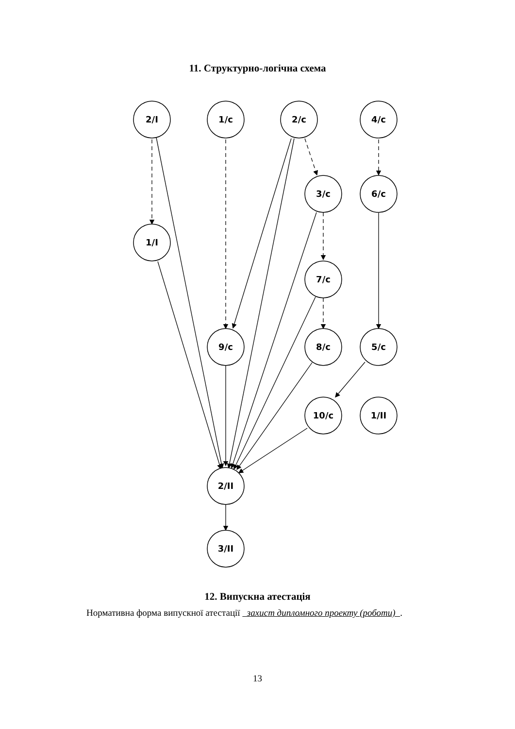11. Структурно-логічна схема
2/I
1/c
2/c
4/c
3/c
6/c
1/I
7/c
9/c
8/c
5/c
10/c
1/II
2/II
3/II
12. Випускна атестація
Нормативна форма випускної атестації захист дипломного проекту (роботи) .
13